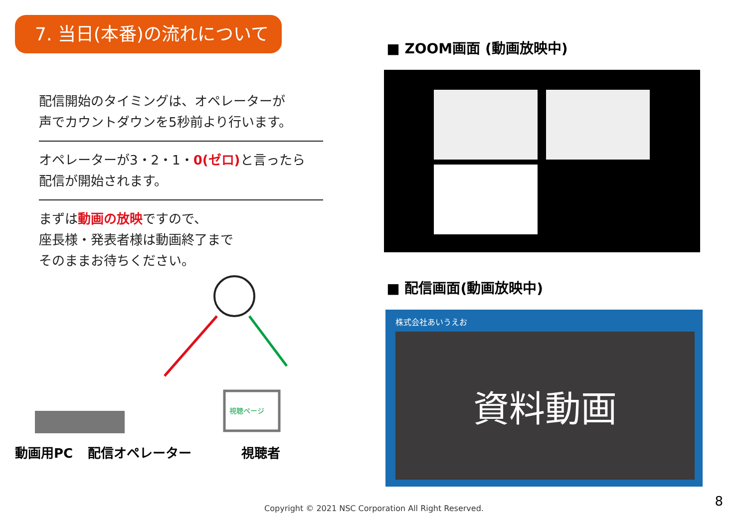7. 当日(本番)の流れについて
配信開始のタイミングは、オペレーターが
声でカウントダウンを5秒前より行います。
オペレーターが3・2・1・0(ゼロ) と言ったら
配信が開始されます。
まずは動画の放映ですので、
座長様・発表者様は動画終了まで
そのままお待ちください。
視聴ページ
動画用PC 配信オペレーター 視聴者
■ ZOOM画面 (動画放映中)
■ 配信画面(動画放映中)
株式会社あいうえお
資料動画
Copyright © 2021 NSC Corporation All Right Reserved. 8